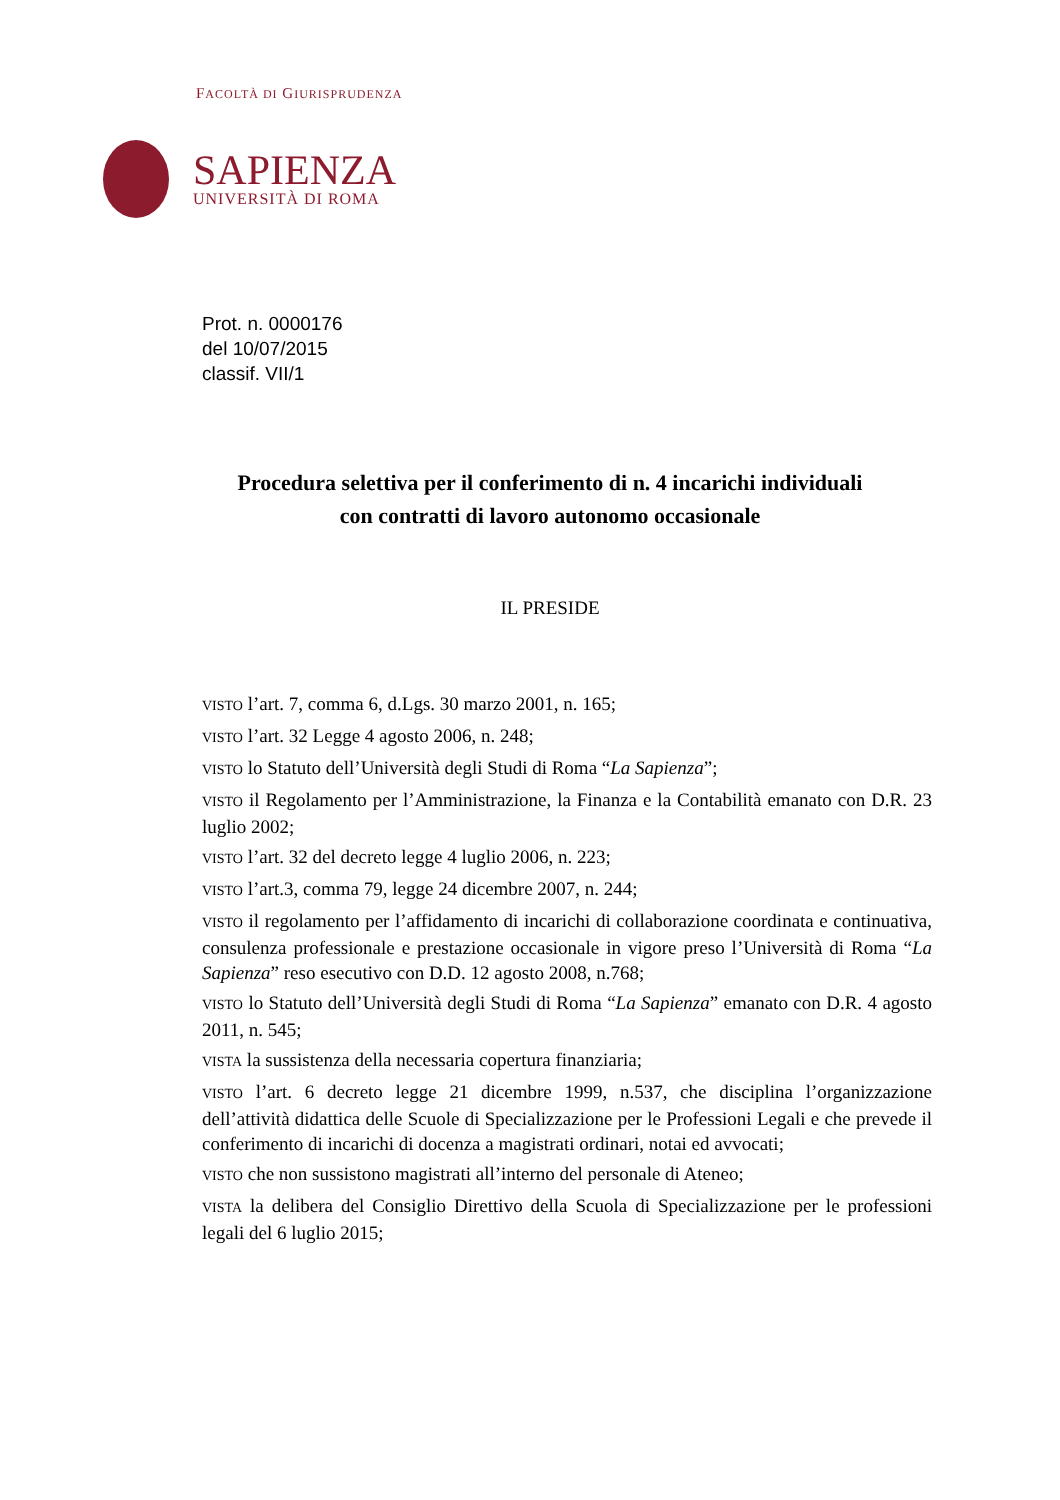FACOLTÀ DI GIURISPRUDENZA
SAPIENZA
UNIVERSITÀ DI ROMA
Prot. n. 0000176
del 10/07/2015
classif. VII/1
Procedura selettiva per il conferimento di n. 4 incarichi individuali
con contratti di lavoro autonomo occasionale
IL PRESIDE
VISTO l’art. 7, comma 6, d.Lgs. 30 marzo 2001, n. 165;
VISTO l’art. 32 Legge 4 agosto 2006, n. 248;
VISTO lo Statuto dell’Università degli Studi di Roma “La Sapienza”;
VISTO il Regolamento per l’Amministrazione, la Finanza e la Contabilità emanato con D.R. 23 luglio 2002;
VISTO l’art. 32 del decreto legge 4 luglio 2006, n. 223;
VISTO l’art.3, comma 79, legge 24 dicembre 2007, n. 244;
VISTO il regolamento per l’affidamento di incarichi di collaborazione coordinata e continuativa, consulenza professionale e prestazione occasionale in vigore preso l’Università di Roma “La Sapienza” reso esecutivo con D.D. 12 agosto 2008, n.768;
VISTO lo Statuto dell’Università degli Studi di Roma “La Sapienza” emanato con D.R. 4 agosto 2011, n. 545;
VISTA la sussistenza della necessaria copertura finanziaria;
VISTO l’art. 6 decreto legge 21 dicembre 1999, n.537, che disciplina l’organizzazione dell’attività didattica delle Scuole di Specializzazione per le Professioni Legali e che prevede il conferimento di incarichi di docenza a magistrati ordinari, notai ed avvocati;
VISTO che non sussistono magistrati all’interno del personale di Ateneo;
VISTA la delibera del Consiglio Direttivo della Scuola di Specializzazione per le professioni legali del 6 luglio 2015;